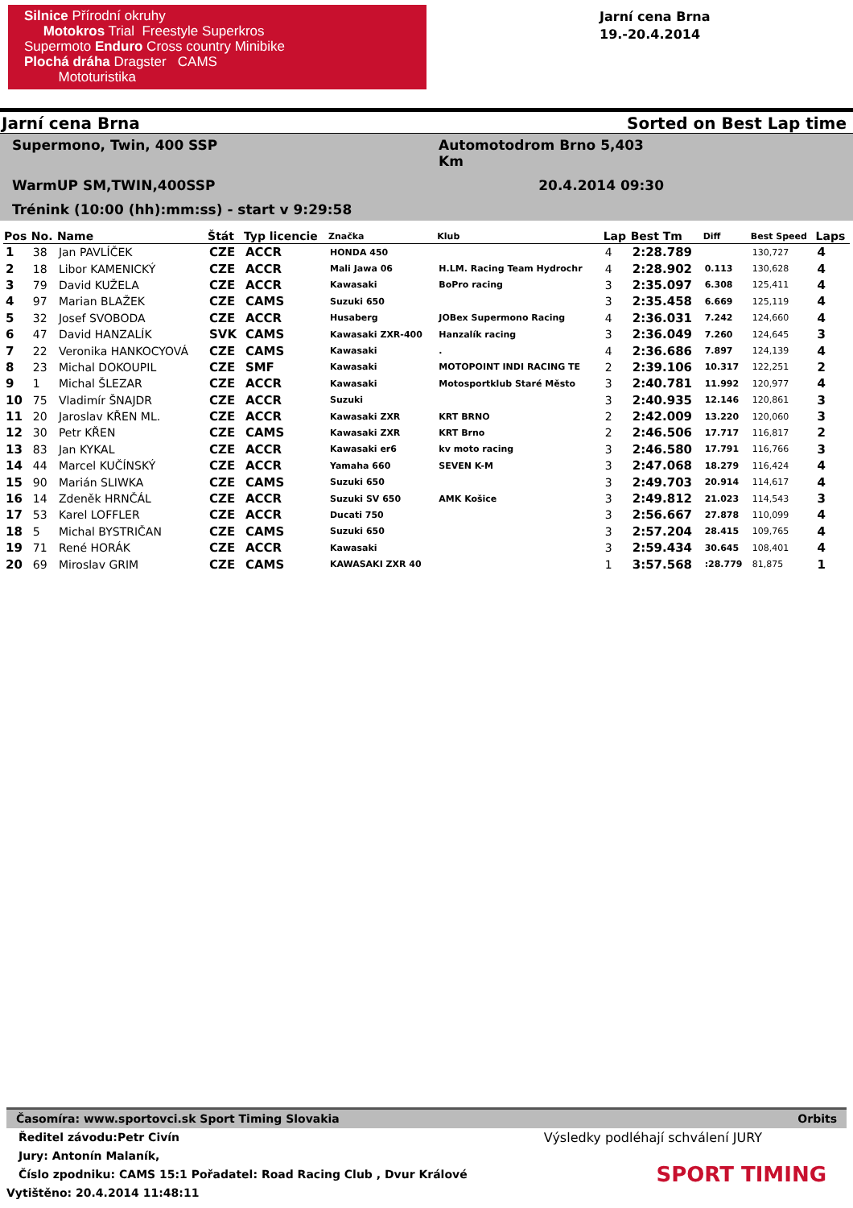Silnice Přírodní okruhy
Motokros Trial Freestyle Superkros
Supermoto Enduro Cross country Minibike
Plochá dráha Dragster CAMS
Mototuristika
Jarní cena Brna
19.-20.4.2014
Jarní cena Brna Sorted on Best Lap time
Supermono, Twin, 400 SSP Automotodrom Brno 5,403 Km WarmUP SM,TWIN,400SSP 20.4.2014 09:30 Trénink (10:00 (hh):mm:ss) - start v 9:29:58
| Pos | No. | Name | Štát | Typ licencie | Značka | Klub | Lap | Best Tm | Diff | Best Speed | Laps |
| --- | --- | --- | --- | --- | --- | --- | --- | --- | --- | --- | --- |
| 1 | 38 | Jan PAVLÍČEK | CZE | ACCR | HONDA 450 | | 4 | 2:28.789 | | 130,727 | 4 |
| 2 | 18 | Libor KAMENICKÝ | CZE | ACCR | Mali Jawa 06 | H.LM. Racing Team Hydrochr | 4 | 2:28.902 | 0.113 | 130,628 | 4 |
| 3 | 79 | David KUŽELA | CZE | ACCR | Kawasaki | BoPro racing | 3 | 2:35.097 | 6.308 | 125,411 | 4 |
| 4 | 97 | Marian BLAŽEK | CZE | CAMS | Suzuki 650 | | 3 | 2:35.458 | 6.669 | 125,119 | 4 |
| 5 | 32 | Josef SVOBODA | CZE | ACCR | Husaberg | JOBex Supermono Racing | 4 | 2:36.031 | 7.242 | 124,660 | 4 |
| 6 | 47 | David HANZALÍK | SVK | CAMS | Kawasaki ZXR-400 | Hanzalík racing | 3 | 2:36.049 | 7.260 | 124,645 | 3 |
| 7 | 22 | Veronika HANKOCYOVÁ | CZE | CAMS | Kawasaki | . | 4 | 2:36.686 | 7.897 | 124,139 | 4 |
| 8 | 23 | Michal DOKOUPIL | CZE | SMF | Kawasaki | MOTOPOINT INDI RACING TE | 2 | 2:39.106 | 10.317 | 122,251 | 2 |
| 9 | 1 | Michal ŠLEZAR | CZE | ACCR | Kawasaki | Motosportklub Staré Město | 3 | 2:40.781 | 11.992 | 120,977 | 4 |
| 10 | 75 | Vladimír ŠNAJDR | CZE | ACCR | Suzuki | | 3 | 2:40.935 | 12.146 | 120,861 | 3 |
| 11 | 20 | Jaroslav KŘEN ML. | CZE | ACCR | Kawasaki ZXR | KRT BRNO | 2 | 2:42.009 | 13.220 | 120,060 | 3 |
| 12 | 30 | Petr KŘEN | CZE | CAMS | Kawasaki ZXR | KRT Brno | 2 | 2:46.506 | 17.717 | 116,817 | 2 |
| 13 | 83 | Jan KYKAL | CZE | ACCR | Kawasaki er6 | kv moto racing | 3 | 2:46.580 | 17.791 | 116,766 | 3 |
| 14 | 44 | Marcel KUČÍNSKÝ | CZE | ACCR | Yamaha 660 | SEVEN K-M | 3 | 2:47.068 | 18.279 | 116,424 | 4 |
| 15 | 90 | Marián SLIWKA | CZE | CAMS | Suzuki 650 | | 3 | 2:49.703 | 20.914 | 114,617 | 4 |
| 16 | 14 | Zdeněk HRNČÁL | CZE | ACCR | Suzuki SV 650 | AMK Košice | 3 | 2:49.812 | 21.023 | 114,543 | 3 |
| 17 | 53 | Karel LOFFLER | CZE | ACCR | Ducati 750 | | 3 | 2:56.667 | 27.878 | 110,099 | 4 |
| 18 | 5 | Michal BYSTRIČAN | CZE | CAMS | Suzuki 650 | | 3 | 2:57.204 | 28.415 | 109,765 | 4 |
| 19 | 71 | René HORÁK | CZE | ACCR | Kawasaki | | 3 | 2:59.434 | 30.645 | 108,401 | 4 |
| 20 | 69 | Miroslav GRIM | CZE | CAMS | KAWASAKI ZXR 40 | | 1 | 3:57.568 | :28.779 | 81,875 | 1 |
Časomíra: www.sportovci.sk Sport Timing Slovakia Orbits
Ředitel závodu:Petr Civín Výsledky podléhají schválení JURY
Jury: Antonín Malaník,
Číslo zpodniku: CAMS 15:1 Pořadatel: Road Racing Club , Dvur Králové SPORT TIMING
Vytištěno: 20.4.2014 11:48:11